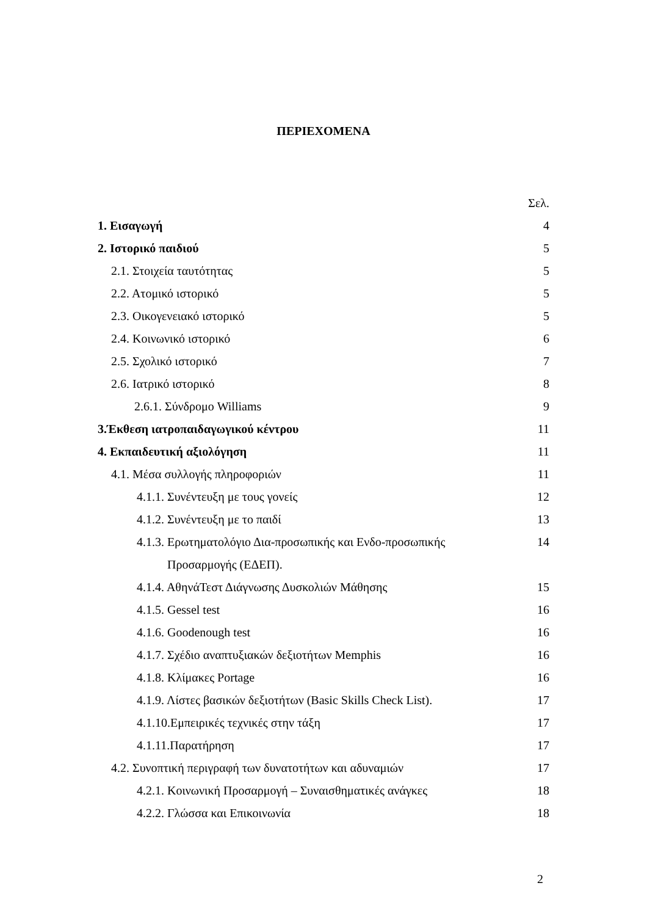ΠΕΡΙΕΧΟΜΕΝΑ
| | Σελ. |
| 1. Εισαγωγή | 4 |
| 2. Ιστορικό παιδιού | 5 |
| 2.1. Στοιχεία ταυτότητας | 5 |
| 2.2. Ατομικό ιστορικό | 5 |
| 2.3. Οικογενειακό ιστορικό | 5 |
| 2.4. Κοινωνικό ιστορικό | 6 |
| 2.5. Σχολικό ιστορικό | 7 |
| 2.6. Ιατρικό ιστορικό | 8 |
| 2.6.1. Σύνδρομο Williams | 9 |
| 3.Έκθεση ιατροπαιδαγωγικού κέντρου | 11 |
| 4. Εκπαιδευτική αξιολόγηση | 11 |
| 4.1. Μέσα συλλογής πληροφοριών | 11 |
| 4.1.1. Συνέντευξη με τους γονείς | 12 |
| 4.1.2. Συνέντευξη με το παιδί | 13 |
| 4.1.3. Ερωτηματολόγιο Δια-προσωπικής και Ενδο-προσωπικής | 14 |
| Προσαρμογής (ΕΔΕΠ). | |
| 4.1.4. ΑθηνάΤεστ Διάγνωσης Δυσκολιών Μάθησης | 15 |
| 4.1.5. Gessel test | 16 |
| 4.1.6. Goodenough test | 16 |
| 4.1.7. Σχέδιο αναπτυξιακών δεξιοτήτων Memphis | 16 |
| 4.1.8. Κλίμακες Portage | 16 |
| 4.1.9. Λίστες βασικών δεξιοτήτων (Basic Skills Check List). | 17 |
| 4.1.10.Εμπειρικές τεχνικές στην τάξη | 17 |
| 4.1.11.Παρατήρηση | 17 |
| 4.2. Συνοπτική περιγραφή των δυνατοτήτων και αδυναμιών | 17 |
| 4.2.1. Κοινωνική Προσαρμογή – Συναισθηματικές ανάγκες | 18 |
| 4.2.2. Γλώσσα και Επικοινωνία | 18 |
2